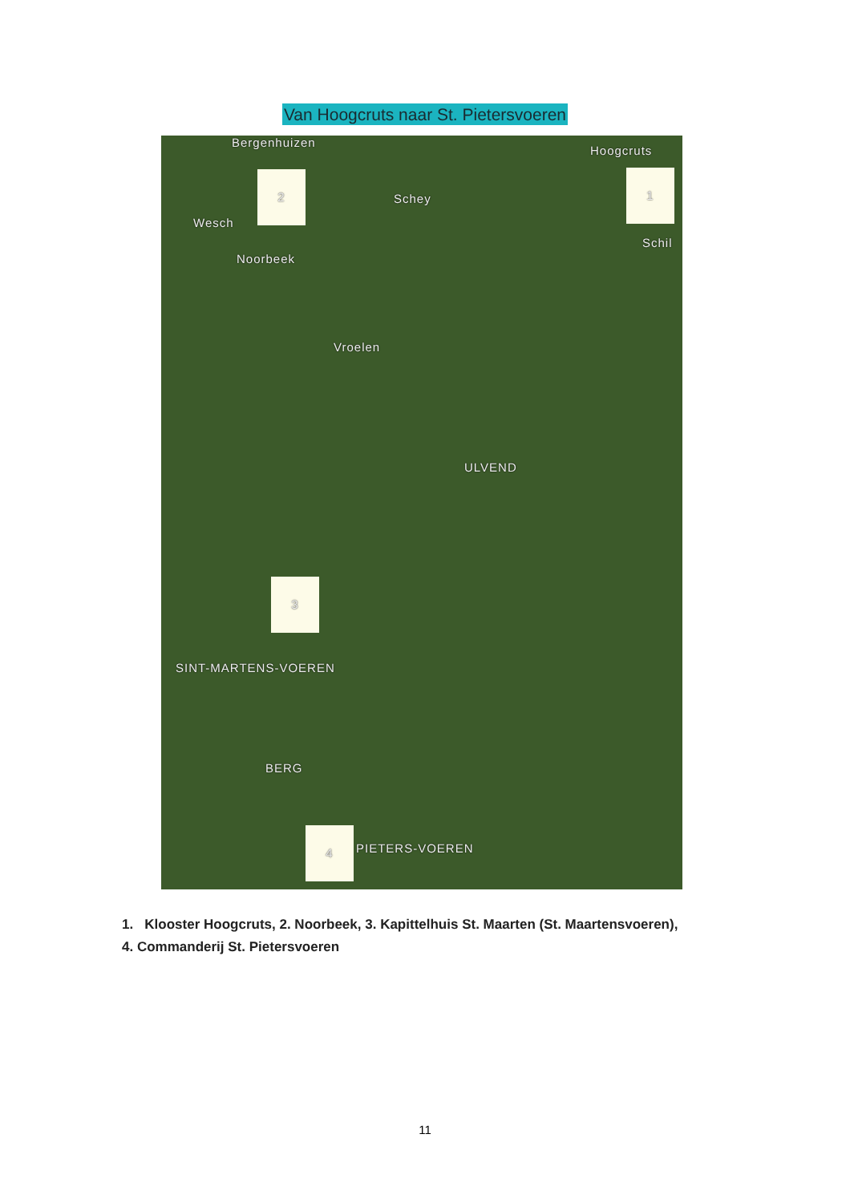Van Hoogcruts naar St. Pietersvoeren
Bergenhuizen
Hoogcruts
1
2
Schey
Wesch
Noorbeek
Schil
Vroelen
ULVEND
3
SINT-MARTENS-VOEREN
BERG
4
PIETERS-VOEREN
1. Klooster Hoogcruts, 2. Noorbeek, 3. Kapittelhuis St. Maarten (St. Maartensvoeren),
4. Commanderij St. Pietersvoeren
11